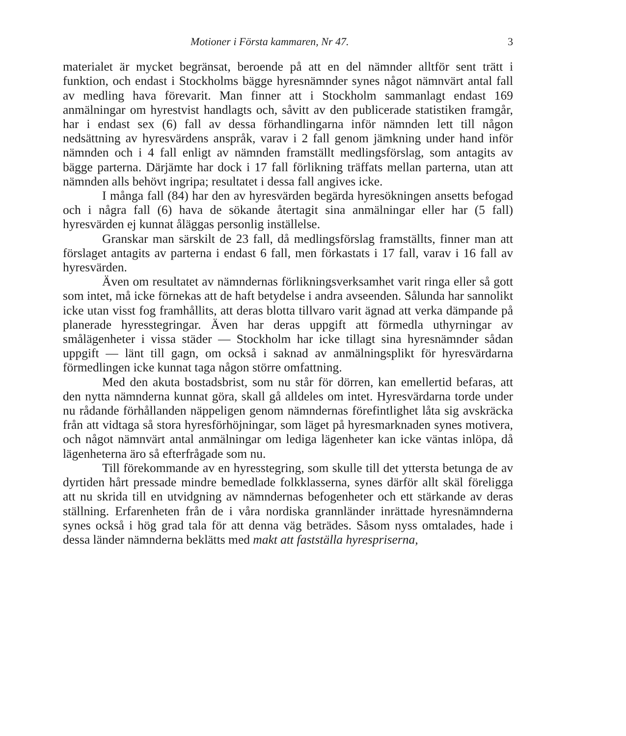Motioner i Första kammaren, Nr 47. 3
materialet är mycket begränsat, beroende på att en del nämnder alltför sent trätt i funktion, och endast i Stockholms bägge hyresnämnder synes något nämnvärt antal fall av medling hava förevarit. Man finner att i Stockholm sammanlagt endast 169 anmälningar om hyrestvist handlagts och, såvitt av den publicerade statistiken framgår, har i endast sex (6) fall av dessa förhandlingarna inför nämnden lett till någon nedsättning av hyresvärdens anspråk, varav i 2 fall genom jämkning under hand inför nämnden och i 4 fall enligt av nämnden framställt medlingsförslag, som antagits av bägge parterna. Därjämte har dock i 17 fall förlikning träffats mellan parterna, utan att nämnden alls behövt ingripa; resultatet i dessa fall angives icke.
I många fall (84) har den av hyresvärden begärda hyresökningen ansetts befogad och i några fall (6) hava de sökande återtagit sina anmälningar eller har (5 fall) hyresvärden ej kunnat åläggas personlig inställelse.
Granskar man särskilt de 23 fall, då medlingsförslag framställts, finner man att förslaget antagits av parterna i endast 6 fall, men förkastats i 17 fall, varav i 16 fall av hyresvärden.
Även om resultatet av nämndernas förlikningsverksamhet varit ringa eller så gott som intet, må icke förnekas att de haft betydelse i andra avseenden. Sålunda har sannolikt icke utan visst fog framhållits, att deras blotta tillvaro varit ägnad att verka dämpande på planerade hyresstegringar. Även har deras uppgift att förmedla uthyrningar av smålägenheter i vissa städer — Stockholm har icke tillagt sina hyresnämnder sådan uppgift — länt till gagn, om också i saknad av anmälningsplikt för hyresvärdarna förmedlingen icke kunnat taga någon större omfattning.
Med den akuta bostadsbrist, som nu står för dörren, kan emellertid befaras, att den nytta nämnderna kunnat göra, skall gå alldeles om intet. Hyresvärdarna torde under nu rådande förhållanden näppeligen genom nämndernas förefintlighet låta sig avskräcka från att vidtaga så stora hyresförhöjningar, som läget på hyresmarknaden synes motivera, och något nämnvärt antal anmälningar om lediga lägenheter kan icke väntas inlöpa, då lägenheterna äro så efterfrågade som nu.
Till förekommande av en hyresstegring, som skulle till det yttersta betunga de av dyrtiden hårt pressade mindre bemedlade folkklasserna, synes därför allt skäl föreligga att nu skrida till en utvidgning av nämndernas befogenheter och ett stärkande av deras ställning. Erfarenheten från de i våra nordiska grannländer inrättade hyresnämnderna synes också i hög grad tala för att denna väg beträdes. Såsom nyss omtalades, hade i dessa länder nämnderna beklätts med makt att fastställa hyrespriserna,